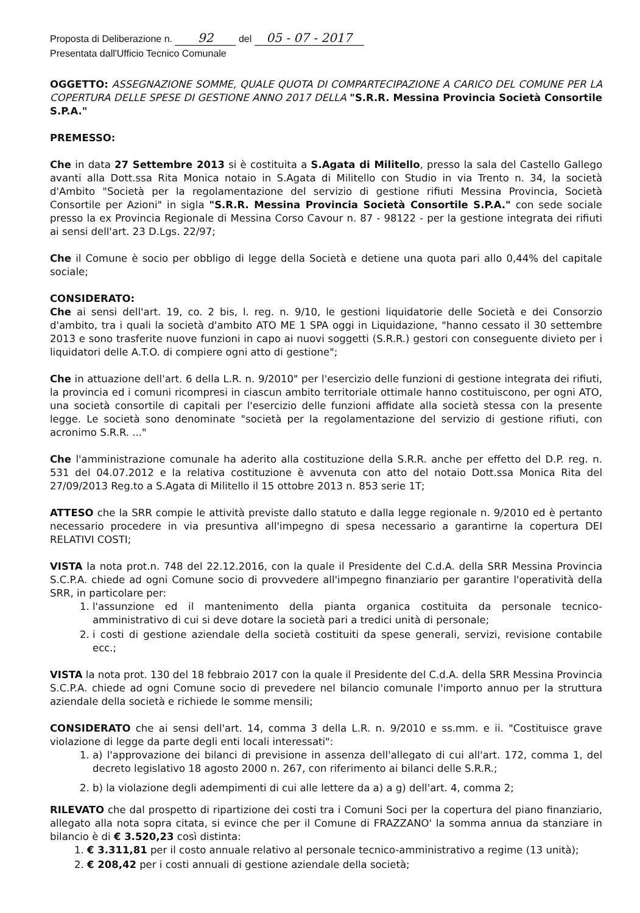Proposta di Deliberazione n. 92 del 05 - 07 - 2017
Presentata dall'Ufficio Tecnico Comunale
OGGETTO: ASSEGNAZIONE SOMME, QUALE QUOTA DI COMPARTECIPAZIONE A CARICO DEL COMUNE PER LA COPERTURA DELLE SPESE DI GESTIONE ANNO 2017 DELLA "S.R.R. Messina Provincia Società Consortile S.P.A."
PREMESSO:
Che in data 27 Settembre 2013 si è costituita a S.Agata di Militello, presso la sala del Castello Gallego avanti alla Dott.ssa Rita Monica notaio in S.Agata di Militello con Studio in via Trento n. 34, la società d'Ambito "Società per la regolamentazione del servizio di gestione rifiuti Messina Provincia, Società Consortile per Azioni" in sigla "S.R.R. Messina Provincia Società Consortile S.P.A." con sede sociale presso la ex Provincia Regionale di Messina Corso Cavour n. 87 - 98122 - per la gestione integrata dei rifiuti ai sensi dell'art. 23 D.Lgs. 22/97;
Che il Comune è socio per obbligo di legge della Società e detiene una quota pari allo 0,44% del capitale sociale;
CONSIDERATO:
Che ai sensi dell'art. 19, co. 2 bis, l. reg. n. 9/10, le gestioni liquidatorie delle Società e dei Consorzio d'ambito, tra i quali la società d'ambito ATO ME 1 SPA oggi in Liquidazione, "hanno cessato il 30 settembre 2013 e sono trasferite nuove funzioni in capo ai nuovi soggetti (S.R.R.) gestori con conseguente divieto per i liquidatori delle A.T.O. di compiere ogni atto di gestione";
Che in attuazione dell'art. 6 della L.R. n. 9/2010" per l'esercizio delle funzioni di gestione integrata dei rifiuti, la provincia ed i comuni ricompresi in ciascun ambito territoriale ottimale hanno costituiscono, per ogni ATO, una società consortile di capitali per l'esercizio delle funzioni affidate alla società stessa con la presente legge. Le società sono denominate "società per la regolamentazione del servizio di gestione rifiuti, con acronimo S.R.R. ..."
Che l'amministrazione comunale ha aderito alla costituzione della S.R.R. anche per effetto del D.P. reg. n. 531 del 04.07.2012 e la relativa costituzione è avvenuta con atto del notaio Dott.ssa Monica Rita del 27/09/2013 Reg.to a S.Agata di Militello il 15 ottobre 2013 n. 853 serie 1T;
ATTESO che la SRR compie le attività previste dallo statuto e dalla legge regionale n. 9/2010 ed è pertanto necessario procedere in via presuntiva all'impegno di spesa necessario a garantirne la copertura DEI RELATIVI COSTI;
VISTA la nota prot.n. 748 del 22.12.2016, con la quale il Presidente del C.d.A. della SRR Messina Provincia S.C.P.A. chiede ad ogni Comune socio di provvedere all'impegno finanziario per garantire l'operatività della SRR, in particolare per:
1. l'assunzione ed il mantenimento della pianta organica costituita da personale tecnico-amministrativo di cui si deve dotare la società pari a tredici unità di personale;
2. i costi di gestione aziendale della società costituiti da spese generali, servizi, revisione contabile ecc.;
VISTA la nota prot. 130 del 18 febbraio 2017 con la quale il Presidente del C.d.A. della SRR Messina Provincia S.C.P.A. chiede ad ogni Comune socio di prevedere nel bilancio comunale l'importo annuo per la struttura aziendale della società e richiede le somme mensili;
CONSIDERATO che ai sensi dell'art. 14, comma 3 della L.R. n. 9/2010 e ss.mm. e ii. "Costituisce grave violazione di legge da parte degli enti locali interessati":
1. a) l'approvazione dei bilanci di previsione in assenza dell'allegato di cui all'art. 172, comma 1, del decreto legislativo 18 agosto 2000 n. 267, con riferimento ai bilanci delle S.R.R.;
2. b) la violazione degli adempimenti di cui alle lettere da a) a g) dell'art. 4, comma 2;
RILEVATO che dal prospetto di ripartizione dei costi tra i Comuni Soci per la copertura del piano finanziario, allegato alla nota sopra citata, si evince che per il Comune di FRAZZANO' la somma annua da stanziare in bilancio è di € 3.520,23 così distinta:
1. € 3.311,81 per il costo annuale relativo al personale tecnico-amministrativo a regime (13 unità);
2. € 208,42 per i costi annuali di gestione aziendale della società;